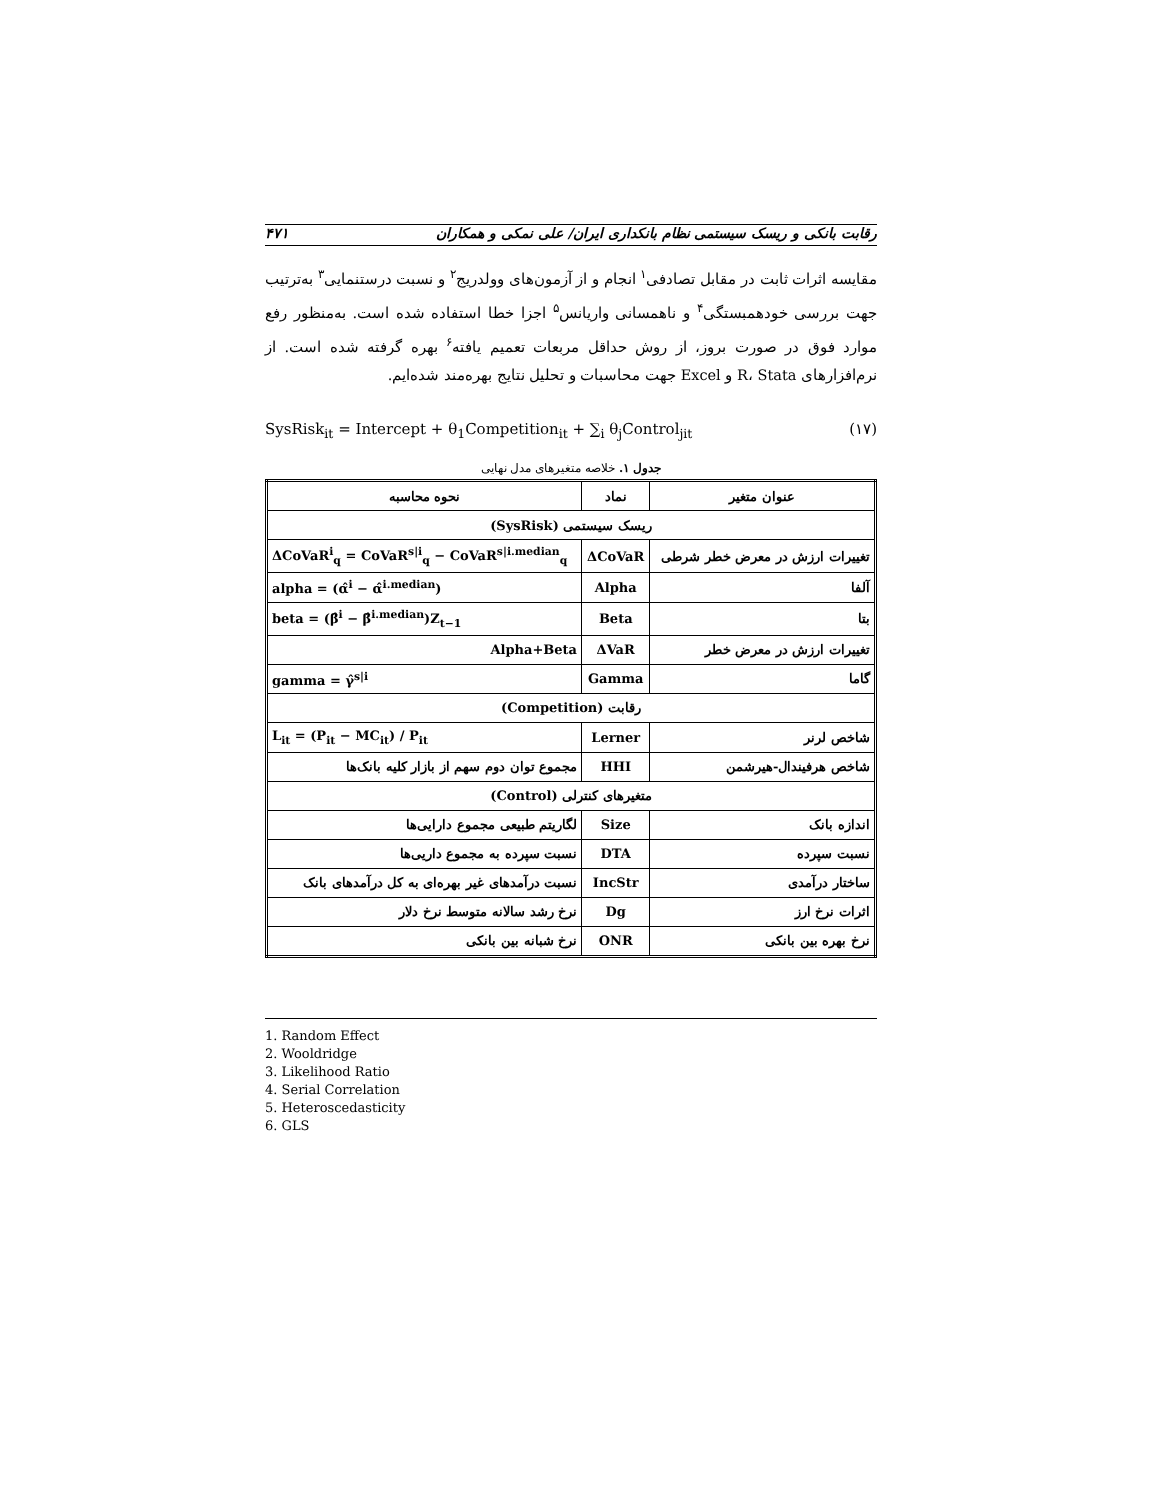رقابت بانکی و ریسک سیستمی نظام بانکداری ایران/ علی نمکی و همکاران ۴۷۱
مقایسه اثرات ثابت در مقابل تصادفی<sup>۱</sup> انجام و از آزمون‌های وولدریج<sup>۲</sup> و نسبت درستنمایی<sup>۳</sup> به‌ترتیب جهت بررسی خودهمبستگی<sup>۴</sup> و ناهمسانی واریانس<sup>۵</sup> اجزا خطا استفاده شده است. به‌منظور رفع موارد فوق در صورت بروز، از روش حداقل مربعات تعمیم یافته<sup>۶</sup> بهره گرفته شده است. از نرم‌افزارهای R، Stata و Excel جهت محاسبات و تحلیل نتایج بهره‌مند شده‌ایم.
SysRisk<sub>it</sub> = Intercept + θ<sub>1</sub>Competition<sub>it</sub> + ∑<sub>i</sub> θ<sub>j</sub>Control<sub>jit</sub> (۱۷)
جدول ۱. خلاصه متغیرهای مدل نهایی
| عنوان متغیر | نماد | نحوه محاسبه |
| --- | --- | --- |
| ریسک سیستمی (SysRisk) | | |
| تغییرات ارزش در معرض خطر شرطی | ΔCoVaR | ΔCoVaR<sup>i</sup><sub>q</sub> = CoVaR<sup>s/i</sup><sub>q</sub> − CoVaR<sup>s/i.median</sup><sub>q</sub> |
| آلفا | Alpha | alpha = (α̂<sup>i</sup> − α̂<sup>i.median</sup>) |
| بتا | Beta | beta = (β̂<sup>i</sup> − β̂<sup>i.median</sup>)Z<sub>t−1</sub> |
| تغییرات ارزش در معرض خطر | ΔVaR | Alpha+Beta |
| گاما | Gamma | gamma = γ̂<sup>s/i</sup> |
| رقابت (Competition) | | |
| شاخص لرنر | Lerner | L<sub>it</sub> = (P<sub>it</sub> − MC<sub>it</sub>) / P<sub>it</sub> |
| شاخص هرفیندال-هیرشمن | HHI | مجموع توان دوم سهم از بازار کلیه بانک‌ها |
| متغیرهای کنترلی (Control) | | |
| اندازه بانک | Size | لگاریتم طبیعی مجموع دارایی‌ها |
| نسبت سپرده | DTA | نسبت سپرده به مجموع داریی‌ها |
| ساختار درآمدی | IncStr | نسبت درآمدهای غیر بهره‌ای به کل درآمدهای بانک |
| اثرات نرخ ارز | Dg | نرخ رشد سالانه متوسط نرخ دلار |
| نرخ بهره بین بانکی | ONR | نرخ شبانه بین بانکی |
1. Random Effect
2. Wooldridge
3. Likelihood Ratio
4. Serial Correlation
5. Heteroscedasticity
6. GLS